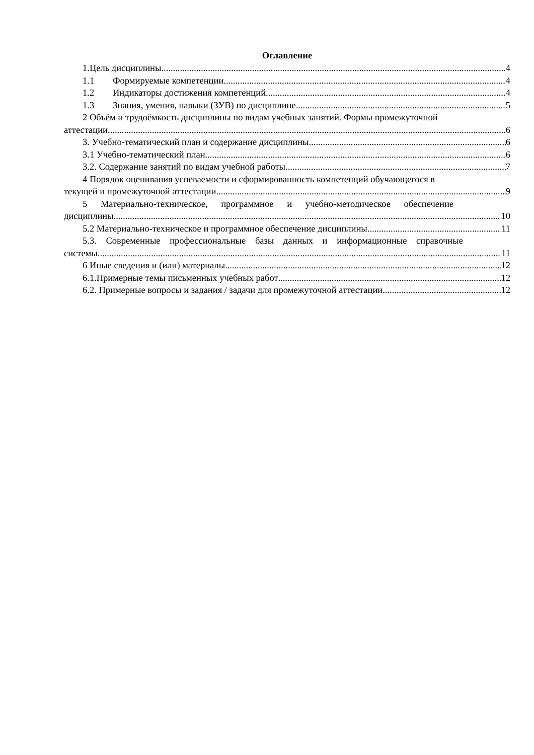Оглавление
1.Цель дисциплины. 4
1.1 Формируемые компетенции 4
1.2 Индикаторы достижения компетенций 4
1.3 Знания, умения, навыки (ЗУВ) по дисциплине 5
2 Объём и трудоёмкость дисциплины по видам учебных занятий. Формы промежуточной
аттестации. 6
3. Учебно-тематический план и содержание дисциплины. 6
3.1 Учебно-тематический план 6
3.2. Содержание занятий по видам учебной работы 7
4 Порядок оценивания успеваемости и сформированность компетенций обучающегося в
текущей и промежуточной аттестации. 9
5 Материально-техническое, программное и учебно-методическое обеспечение
дисциплины 10
5.2 Материально-техническое и программное обеспечение дисциплины. 11
5.3. Современные профессиональные базы данных и информационные справочные
системы. 11
6 Иные сведения и (или) материалы. 12
6.1.Примерные темы письменных учебных работ 12
6.2. Примерные вопросы и задания / задачи для промежуточной аттестации 12